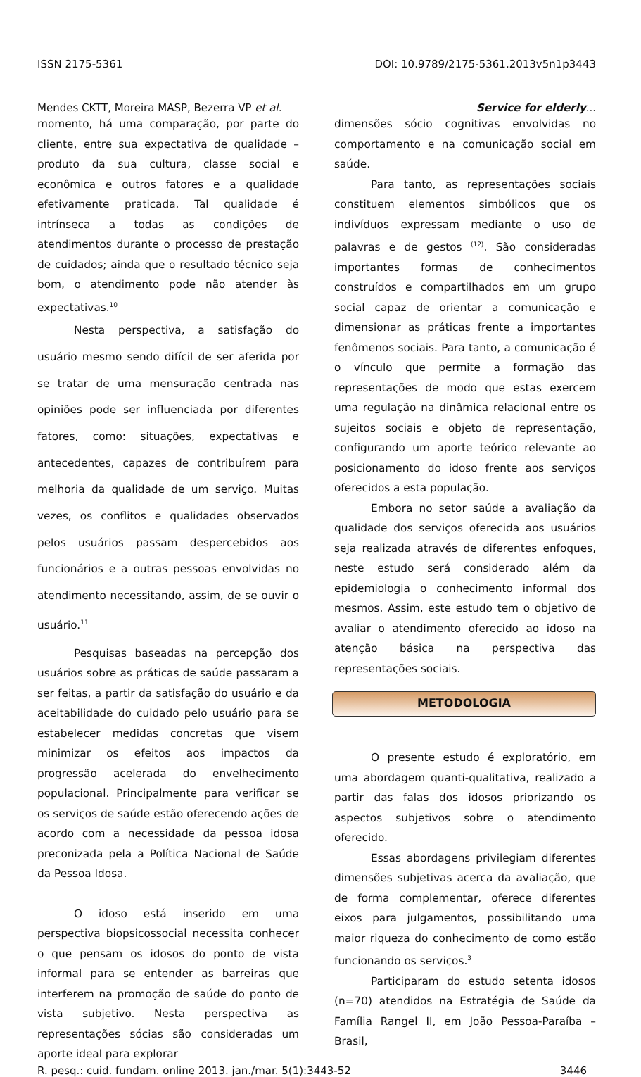ISSN 2175-5361 DOI: 10.9789/2175-5361.2013v5n1p3443
Mendes CKTT, Moreira MASP, Bezerra VP et al. Service for elderly...
momento, há uma comparação, por parte do cliente, entre sua expectativa de qualidade – produto da sua cultura, classe social e econômica e outros fatores e a qualidade efetivamente praticada. Tal qualidade é intrínseca a todas as condições de atendimentos durante o processo de prestação de cuidados; ainda que o resultado técnico seja bom, o atendimento pode não atender às expectativas.<sup>10</sup>
Nesta perspectiva, a satisfação do usuário mesmo sendo difícil de ser aferida por se tratar de uma mensuração centrada nas opiniões pode ser influenciada por diferentes fatores, como: situações, expectativas e antecedentes, capazes de contribuírem para melhoria da qualidade de um serviço. Muitas vezes, os conflitos e qualidades observados pelos usuários passam despercebidos aos funcionários e a outras pessoas envolvidas no atendimento necessitando, assim, de se ouvir o usuário.<sup>11</sup>
Pesquisas baseadas na percepção dos usuários sobre as práticas de saúde passaram a ser feitas, a partir da satisfação do usuário e da aceitabilidade do cuidado pelo usuário para se estabelecer medidas concretas que visem minimizar os efeitos aos impactos da progressão acelerada do envelhecimento populacional. Principalmente para verificar se os serviços de saúde estão oferecendo ações de acordo com a necessidade da pessoa idosa preconizada pela a Política Nacional de Saúde da Pessoa Idosa.
O idoso está inserido em uma perspectiva biopsicossocial necessita conhecer o que pensam os idosos do ponto de vista informal para se entender as barreiras que interferem na promoção de saúde do ponto de vista subjetivo. Nesta perspectiva as representações sócias são consideradas um aporte ideal para explorar
dimensões sócio cognitivas envolvidas no comportamento e na comunicação social em saúde.
Para tanto, as representações sociais constituem elementos simbólicos que os indivíduos expressam mediante o uso de palavras e de gestos <sup>(12)</sup>. São consideradas importantes formas de conhecimentos construídos e compartilhados em um grupo social capaz de orientar a comunicação e dimensionar as práticas frente a importantes fenômenos sociais. Para tanto, a comunicação é o vínculo que permite a formação das representações de modo que estas exercem uma regulação na dinâmica relacional entre os sujeitos sociais e objeto de representação, configurando um aporte teórico relevante ao posicionamento do idoso frente aos serviços oferecidos a esta população.
Embora no setor saúde a avaliação da qualidade dos serviços oferecida aos usuários seja realizada através de diferentes enfoques, neste estudo será considerado além da epidemiologia o conhecimento informal dos mesmos. Assim, este estudo tem o objetivo de avaliar o atendimento oferecido ao idoso na atenção básica na perspectiva das representações sociais.
METODOLOGIA
O presente estudo é exploratório, em uma abordagem quanti-qualitativa, realizado a partir das falas dos idosos priorizando os aspectos subjetivos sobre o atendimento oferecido.
Essas abordagens privilegiam diferentes dimensões subjetivas acerca da avaliação, que de forma complementar, oferece diferentes eixos para julgamentos, possibilitando uma maior riqueza do conhecimento de como estão funcionando os serviços.<sup>3</sup>
Participaram do estudo setenta idosos (n=70) atendidos na Estratégia de Saúde da Família Rangel II, em João Pessoa-Paraíba – Brasil,
R. pesq.: cuid. fundam. online 2013. jan./mar. 5(1):3443-52 3446